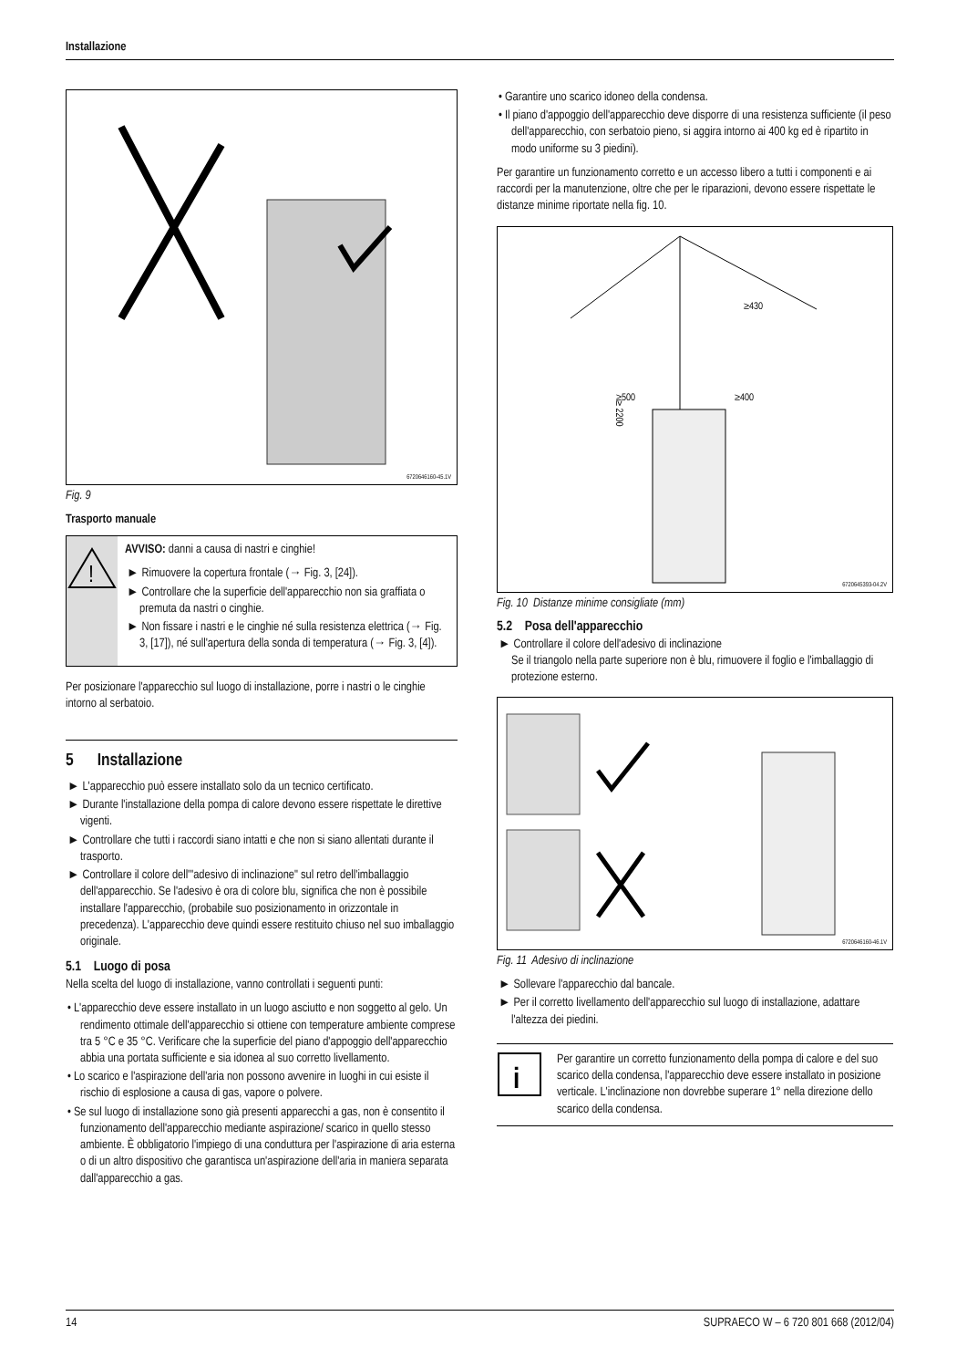Installazione
6720646160-45.1V
Fig. 9
Trasporto manuale
!
AVVISO: danni a causa di nastri e cinghie!
► Rimuovere la copertura frontale (→ Fig. 3, [24]).
► Controllare che la superficie dell'apparecchio non sia graffiata o premuta da nastri o cinghie.
► Non fissare i nastri e le cinghie né sulla resistenza elettrica (→ Fig. 3, [17]), né sull'apertura della sonda di temperatura (→ Fig. 3, [4]).
Per posizionare l'apparecchio sul luogo di installazione, porre i nastri o le cinghie intorno al serbatoio.
5 Installazione
► L'apparecchio può essere installato solo da un tecnico certificato.
► Durante l'installazione della pompa di calore devono essere rispettate le direttive vigenti.
► Controllare che tutti i raccordi siano intatti e che non si siano allentati durante il trasporto.
► Controllare il colore dell'"adesivo di inclinazione" sul retro dell'imballaggio dell'apparecchio. Se l'adesivo è ora di colore blu, significa che non è possibile installare l'apparecchio, (probabile suo posizionamento in orizzontale in precedenza). L'apparecchio deve quindi essere restituito chiuso nel suo imballaggio originale.
5.1 Luogo di posa
Nella scelta del luogo di installazione, vanno controllati i seguenti punti:
• L'apparecchio deve essere installato in un luogo asciutto e non soggetto al gelo. Un rendimento ottimale dell'apparecchio si ottiene con temperature ambiente comprese tra 5 °C e 35 °C. Verificare che la superficie del piano d'appoggio dell'apparecchio abbia una portata sufficiente e sia idonea al suo corretto livellamento.
• Lo scarico e l'aspirazione dell'aria non possono avvenire in luoghi in cui esiste il rischio di esplosione a causa di gas, vapore o polvere.
• Se sul luogo di installazione sono già presenti apparecchi a gas, non è consentito il funzionamento dell'apparecchio mediante aspirazione/ scarico in quello stesso ambiente. È obbligatorio l'impiego di una conduttura per l'aspirazione di aria esterna o di un altro dispositivo che garantisca un'aspirazione dell'aria in maniera separata dall'apparecchio a gas.
• Garantire uno scarico idoneo della condensa.
• Il piano d'appoggio dell'apparecchio deve disporre di una resistenza sufficiente (il peso dell'apparecchio, con serbatoio pieno, si aggira intorno ai 400 kg ed è ripartito in modo uniforme su 3 piedini).
Per garantire un funzionamento corretto e un accesso libero a tutti i componenti e ai raccordi per la manutenzione, oltre che per le riparazioni, devono essere rispettate le distanze minime riportate nella fig. 10.
≥ 2200
≥500
≥400
≥430
6720645393-04.2V
Fig. 10 Distanze minime consigliate (mm)
5.2 Posa dell'apparecchio
► Controllare il colore dell'adesivo di inclinazione
Se il triangolo nella parte superiore non è blu, rimuovere il foglio e l'imballaggio di protezione esterno.
6720646160-46.1V
Fig. 11 Adesivo di inclinazione
► Sollevare l'apparecchio dal bancale.
► Per il corretto livellamento dell'apparecchio sul luogo di installazione, adattare l'altezza dei piedini.
i
Per garantire un corretto funzionamento della pompa di calore e del suo scarico della condensa, l'apparecchio deve essere installato in posizione verticale. L'inclinazione non dovrebbe superare 1° nella direzione dello scarico della condensa.
14 SUPRAECO W – 6 720 801 668 (2012/04)